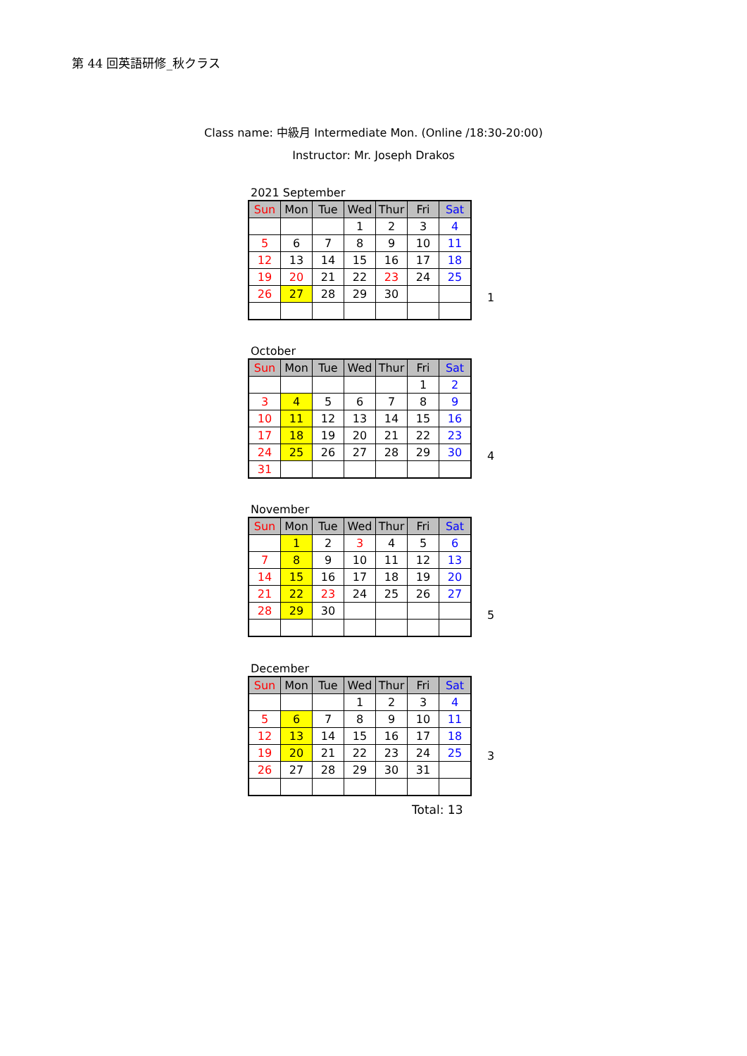第 44 回英語研修_秋クラス
Class name: 中級月 Intermediate Mon. (Online /18:30-20:00)
Instructor: Mr. Joseph Drakos
2021 September
| Sun | Mon | Tue | Wed | Thur | Fri | Sat |
| --- | --- | --- | --- | --- | --- | --- |
| | | | 1 | 2 | 3 | 4 |
| 5 | 6 | 7 | 8 | 9 | 10 | 11 |
| 12 | 13 | 14 | 15 | 16 | 17 | 18 |
| 19 | 20 | 21 | 22 | 23 | 24 | 25 |
| 26 | 27 | 28 | 29 | 30 | | |
1
October
| Sun | Mon | Tue | Wed | Thur | Fri | Sat |
| --- | --- | --- | --- | --- | --- | --- |
| | | | | | 1 | 2 |
| 3 | 4 | 5 | 6 | 7 | 8 | 9 |
| 10 | 11 | 12 | 13 | 14 | 15 | 16 |
| 17 | 18 | 19 | 20 | 21 | 22 | 23 |
| 24 | 25 | 26 | 27 | 28 | 29 | 30 |
| 31 | | | | | | |
4
November
| Sun | Mon | Tue | Wed | Thur | Fri | Sat |
| --- | --- | --- | --- | --- | --- | --- |
| | 1 | 2 | 3 | 4 | 5 | 6 |
| 7 | 8 | 9 | 10 | 11 | 12 | 13 |
| 14 | 15 | 16 | 17 | 18 | 19 | 20 |
| 21 | 22 | 23 | 24 | 25 | 26 | 27 |
| 28 | 29 | 30 | | | | |
5
December
| Sun | Mon | Tue | Wed | Thur | Fri | Sat |
| --- | --- | --- | --- | --- | --- | --- |
| | | | 1 | 2 | 3 | 4 |
| 5 | 6 | 7 | 8 | 9 | 10 | 11 |
| 12 | 13 | 14 | 15 | 16 | 17 | 18 |
| 19 | 20 | 21 | 22 | 23 | 24 | 25 |
| 26 | 27 | 28 | 29 | 30 | 31 | |
3
Total: 13